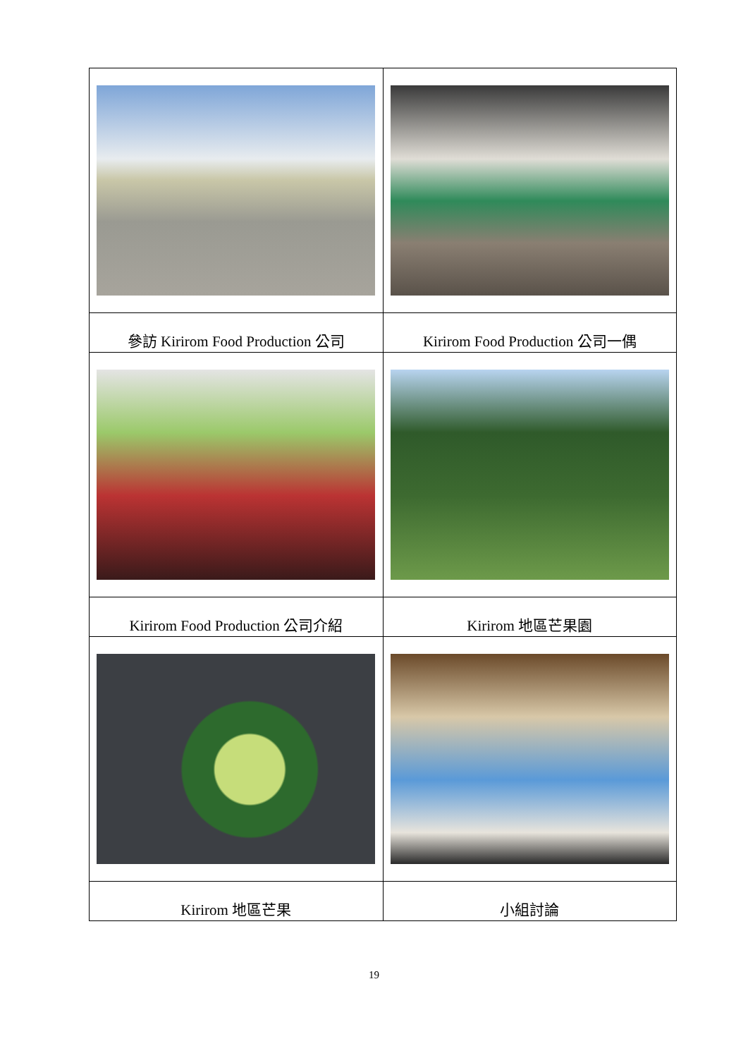| 參訪 Kirirom Food Production 公司 | Kirirom Food Production 公司一偶 |
| Kirirom Food Production 公司介紹 | Kirirom 地區芒果園 |
| Kirirom 地區芒果 | 小組討論 |
19